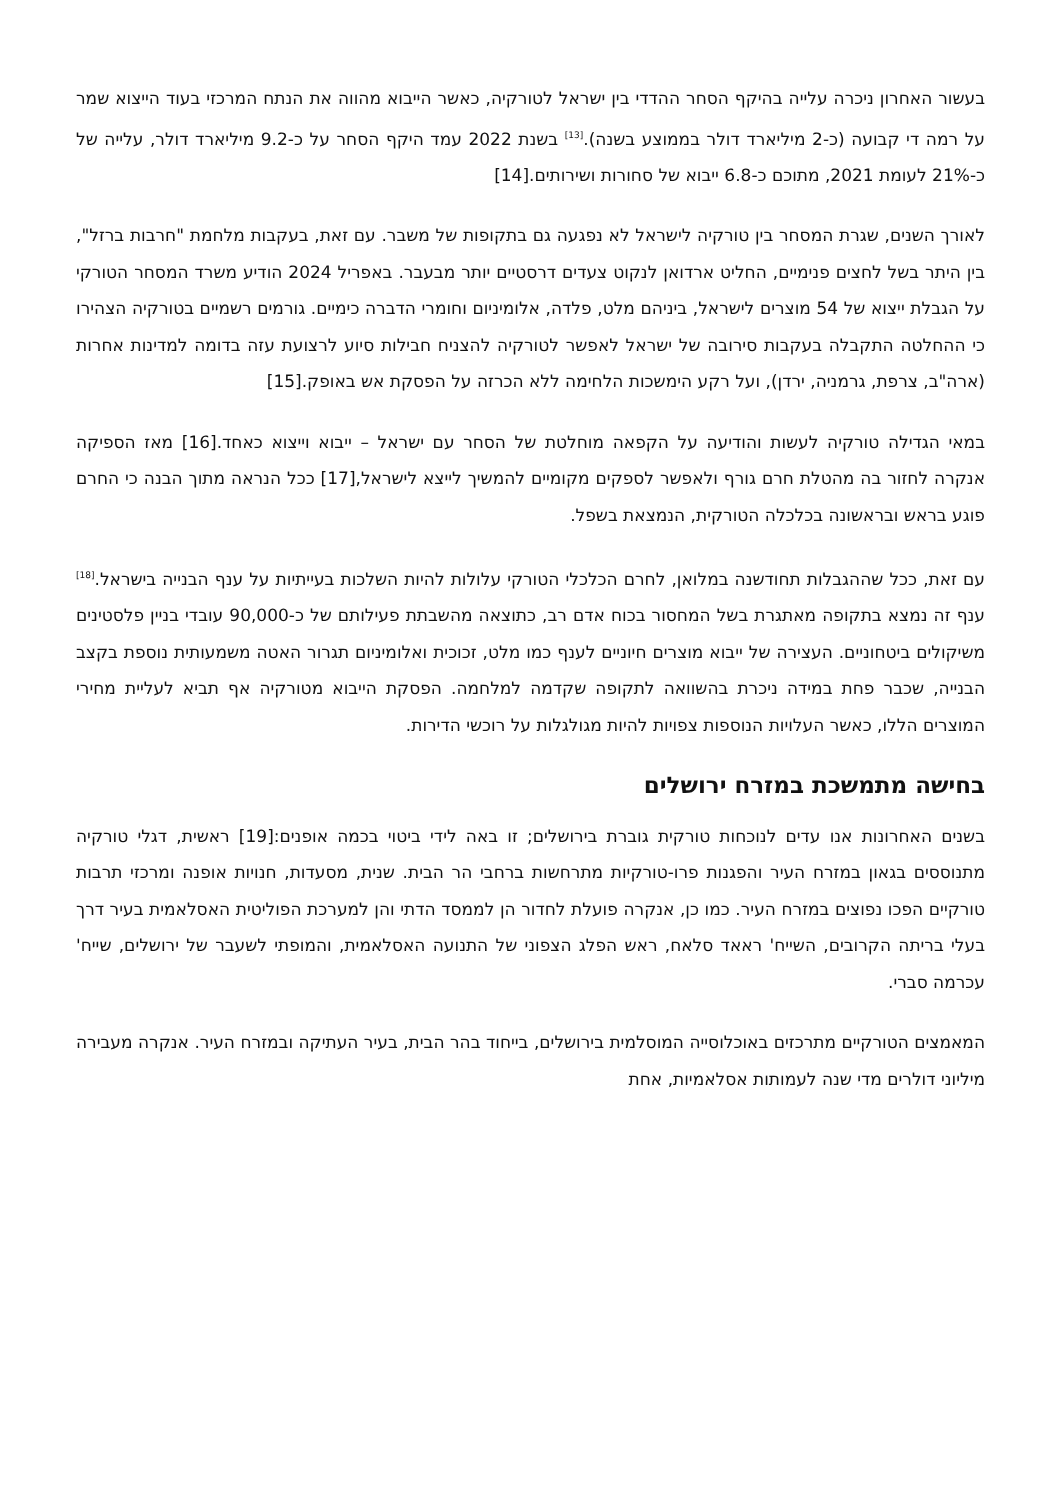בעשור האחרון ניכרה עלייה בהיקף הסחר ההדדי בין ישראל לטורקיה, כאשר הייבוא מהווה את הנתח המרכזי בעוד הייצוא שמר על רמה די קבועה (כ-2 מיליארד דולר בממוצע בשנה).<sup>[13]</sup> בשנת 2022 עמד היקף הסחר על כ-9.2 מיליארד דולר, עלייה של כ-21% לעומת 2021, מתוכם כ-6.8 ייבוא של סחורות ושירותים.[14]
לאורך השנים, שגרת המסחר בין טורקיה לישראל לא נפגעה גם בתקופות של משבר. עם זאת, בעקבות מלחמת "חרבות ברזל", בין היתר בשל לחצים פנימיים, החליט ארדואן לנקוט צעדים דרסטיים יותר מבעבר. באפריל 2024 הודיע משרד המסחר הטורקי על הגבלת ייצוא של 54 מוצרים לישראל, ביניהם מלט, פלדה, אלומיניום וחומרי הדברה כימיים. גורמים רשמיים בטורקיה הצהירו כי ההחלטה התקבלה בעקבות סירובה של ישראל לאפשר לטורקיה להצניח חבילות סיוע לרצועת עזה בדומה למדינות אחרות (ארה"ב, צרפת, גרמניה, ירדן), ועל רקע הימשכות הלחימה ללא הכרזה על הפסקת אש באופק.[15]
במאי הגדילה טורקיה לעשות והודיעה על הקפאה מוחלטת של הסחר עם ישראל – ייבוא וייצוא כאחד.[16] מאז הספיקה אנקרה לחזור בה מהטלת חרם גורף ולאפשר לספקים מקומיים להמשיך לייצא לישראל,[17] ככל הנראה מתוך הבנה כי החרם פוגע בראש ובראשונה בכלכלה הטורקית, הנמצאת בשפל.
עם זאת, ככל שההגבלות תחודשנה במלואן, לחרם הכלכלי הטורקי עלולות להיות השלכות בעייתיות על ענף הבנייה בישראל.<sup>[18]</sup> ענף זה נמצא בתקופה מאתגרת בשל המחסור בכוח אדם רב, כתוצאה מהשבתת פעילותם של כ-90,000 עובדי בניין פלסטינים משיקולים ביטחוניים. העצירה של ייבוא מוצרים חיוניים לענף כמו מלט, זכוכית ואלומיניום תגרור האטה משמעותית נוספת בקצב הבנייה, שכבר פחת במידה ניכרת בהשוואה לתקופה שקדמה למלחמה. הפסקת הייבוא מטורקיה אף תביא לעליית מחירי המוצרים הללו, כאשר העלויות הנוספות צפויות להיות מגולגלות על רוכשי הדירות.
בחישה מתמשכת במזרח ירושלים
בשנים האחרונות אנו עדים לנוכחות טורקית גוברת בירושלים; זו באה לידי ביטוי בכמה אופנים:[19] ראשית, דגלי טורקיה מתנוססים בגאון במזרח העיר והפגנות פרו-טורקיות מתרחשות ברחבי הר הבית. שנית, מסעדות, חנויות אופנה ומרכזי תרבות טורקיים הפכו נפוצים במזרח העיר. כמו כן, אנקרה פועלת לחדור הן לממסד הדתי והן למערכת הפוליטית האסלאמית בעיר דרך בעלי בריתה הקרובים, השייח' ראאד סלאח, ראש הפלג הצפוני של התנועה האסלאמית, והמופתי לשעבר של ירושלים, שייח' עכרמה סברי.
המאמצים הטורקיים מתרכזים באוכלוסייה המוסלמית בירושלים, בייחוד בהר הבית, בעיר העתיקה ובמזרח העיר. אנקרה מעבירה מיליוני דולרים מדי שנה לעמותות אסלאמיות, אחת